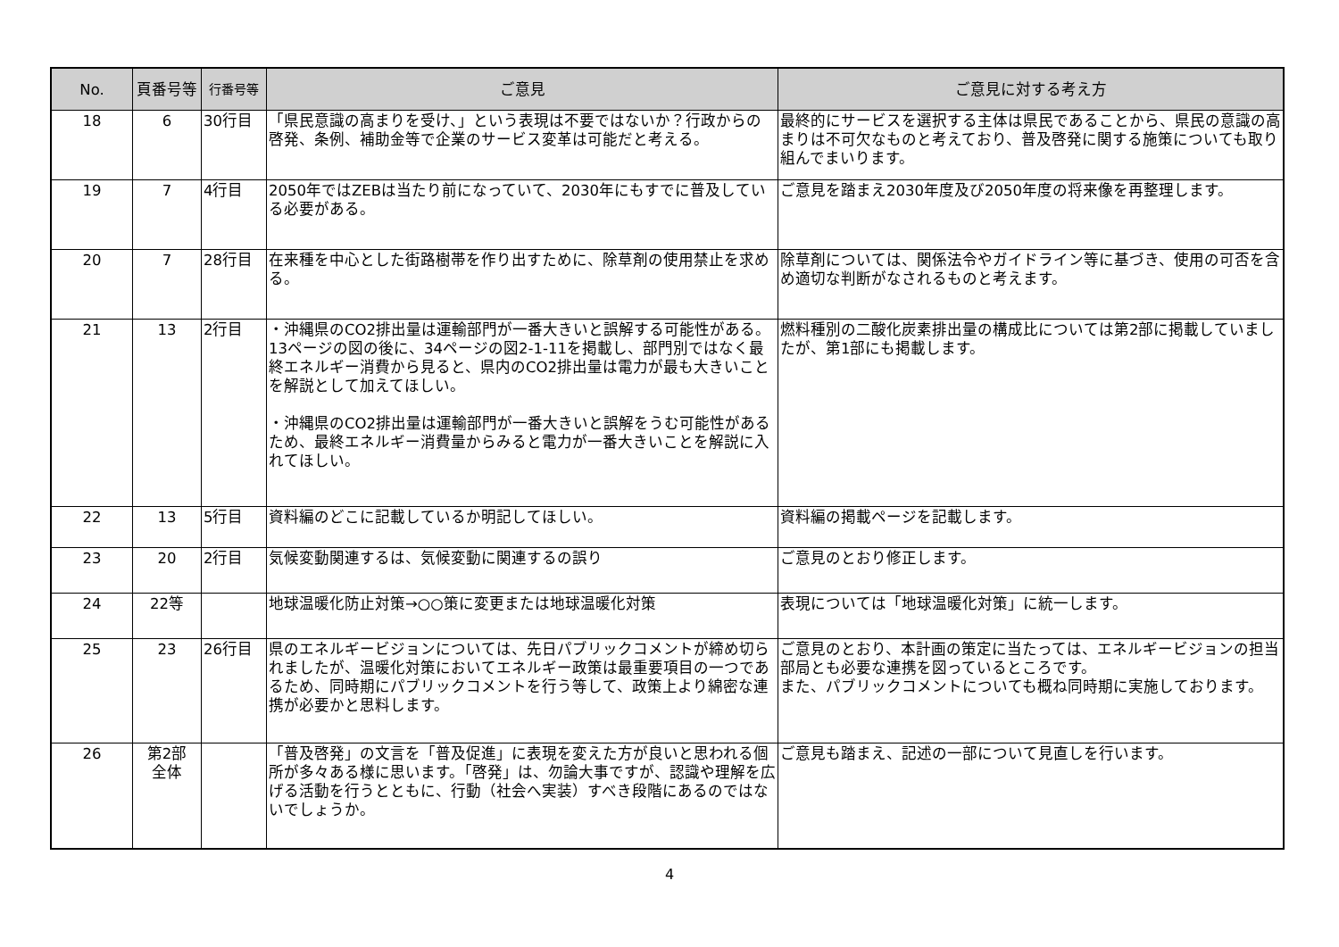| No. | 頁番号等 | 行番号等 | ご意見 | ご意見に対する考え方 |
| --- | --- | --- | --- | --- |
| 18 | 6 | 30行目 | 「県民意識の高まりを受け、」という表現は不要ではないか？行政からの啓発、条例、補助金等で企業のサービス変革は可能だと考える。 | 最終的にサービスを選択する主体は県民であることから、県民の意識の高まりは不可欠なものと考えており、普及啓発に関する施策についても取り組んでまいります。 |
| 19 | 7 | 4行目 | 2050年ではZEBは当たり前になっていて、2030年にもすでに普及している必要がある。 | ご意見を踏まえ2030年度及び2050年度の将来像を再整理します。 |
| 20 | 7 | 28行目 | 在来種を中心とした街路樹帯を作り出すために、除草剤の使用禁止を求める。 | 除草剤については、関係法令やガイドライン等に基づき、使用の可否を含め適切な判断がなされるものと考えます。 |
| 21 | 13 | 2行目 | ・沖縄県のCO2排出量は運輸部門が一番大きいと誤解する可能性がある。13ページの図の後に、34ページの図2-1-11を掲載し、部門別ではなく最終エネルギー消費から見ると、県内のCO2排出量は電力が最も大きいことを解説として加えてほしい。 ・沖縄県のCO2排出量は運輸部門が一番大きいと誤解をうむ可能性があるため、最終エネルギー消費量からみると電力が一番大きいことを解説に入れてほしい。 | 燃料種別の二酸化炭素排出量の構成比については第2部に掲載していましたが、第1部にも掲載します。 |
| 22 | 13 | 5行目 | 資料編のどこに記載しているか明記してほしい。 | 資料編の掲載ページを記載します。 |
| 23 | 20 | 2行目 | 気候変動関連するは、気候変動に関連するの誤り | ご意見のとおり修正します。 |
| 24 | 22等 | | 地球温暖化防止対策→○○策に変更または地球温暖化対策 | 表現については「地球温暖化対策」に統一します。 |
| 25 | 23 | 26行目 | 県のエネルギービジョンについては、先日パブリックコメントが締め切られましたが、温暖化対策においてエネルギー政策は最重要項目の一つであるため、同時期にパブリックコメントを行う等して、政策上より綿密な連携が必要かと思料します。 | ご意見のとおり、本計画の策定に当たっては、エネルギービジョンの担当部局とも必要な連携を図っているところです。 また、パブリックコメントについても概ね同時期に実施しております。 |
| 26 | 第2部 全体 | | 「普及啓発」の文言を「普及促進」に表現を変えた方が良いと思われる個所が多々ある様に思います。「啓発」は、勿論大事ですが、認識や理解を広げる活動を行うとともに、行動（社会へ実装）すべき段階にあるのではないでしょうか。 | ご意見も踏まえ、記述の一部について見直しを行います。 |
4